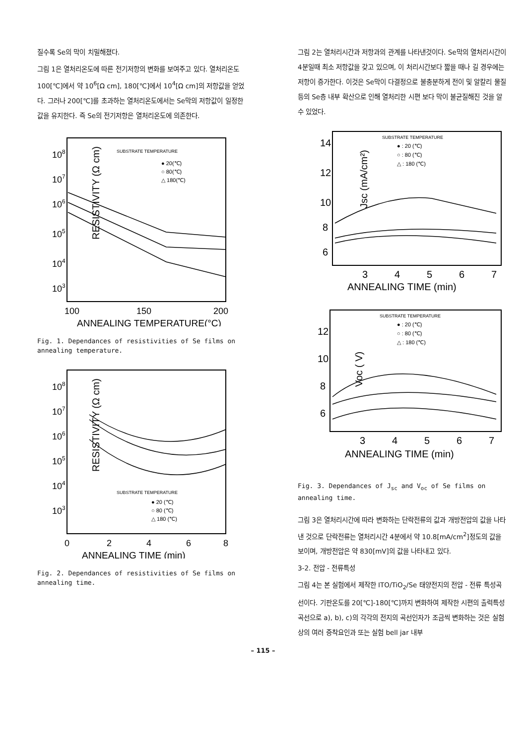질수록 Se의 막이 치밀해졌다.
그림 1은 열처리온도에 따른 전기저항의 변화를 보여주고 있다. 열처리온도 100[℃]에서 약 10<sup>6</sup>[Ω cm], 180[℃]에서 10<sup>4</sup>[Ω cm]의 저항값을 얻었다. 그러나 200[℃]를 초과하는 열처리온도에서는 Se막의 저항값이 일정한 값을 유지한다. 즉 Se의 전기저항은 열처리온도에 의존한다.
RESISTIVITY (Ω cm)
108
107
106
105
104
103
SUBSTRATE TEMPERATURE
● 20(℃)
○ 80(℃)
△ 180(℃)
100
150
200
ANNEALING TEMPERATURE(°C)
Fig. 1. Dependances of resistivities of Se films on annealing temperature.
RESISTIVITY (Ω cm)
108
107
106
105
104
103
SUBSTRATE TEMPERATURE
● 20 (℃)
○ 80 (℃)
△ 180 (℃)
0
2
4
6
8
ANNEALING TIME (min)
Fig. 2. Dependances of resistivities of Se films on annealing time.
그림 2는 열처리시간과 저항과의 관계를 나타낸것이다. Se막의 열처리시간이 4분일때 최소 저항값을 갖고 있으며, 이 처리시간보다 짧을 때나 길 경우에는 저항이 증가한다. 이것은 Se막이 다결정으로 불충분하게 전이 및 알칼리 물질 등의 Se층 내부 확산으로 인해 열처리한 시편 보다 막이 불균질해진 것을 알 수 있었다.
Jsc (mA/cm²)
14
12
10
8
6
SUBSTRATE TEMPERATURE
● : 20 (℃)
○ : 80 (℃)
△ : 180 (℃)
3
4
5
6
7
ANNEALING TIME (min)
Voc ( V)
12
10
8
6
SUBSTRATE TEMPERATURE
● : 20 (℃)
○ : 80 (℃)
△ : 180 (℃)
3
4
5
6
7
ANNEALING TIME (min)
Fig. 3. Dependances of J<sub>sc</sub> and V<sub>oc</sub> of Se films on annealing time.
그림 3은 열처리시간에 따라 변화하는 단락전류의 값과 개방전압의 값을 나타낸 것으로 단락전류는 열처리시간 4분에서 약 10.8[mA/cm<sup>2</sup>]정도의 값을 보이며, 개방전압은 약 830[mV]의 값을 나타내고 있다.
3-2. 전압 - 전류특성
그림 4는 본 실험에서 제작한 ITO/TiO<sub>2</sub>/Se 태양전지의 전압 - 전류 특성곡선이다. 기판온도를 20[℃]-180[℃]까지 변화하여 제작한 시편의 출력특성곡선으로 a), b), c)의 각각의 전지의 곡선인자가 조금씩 변화하는 것은 실험상의 여러 증착요인과 또는 실험 bell jar 내부
– 115 –